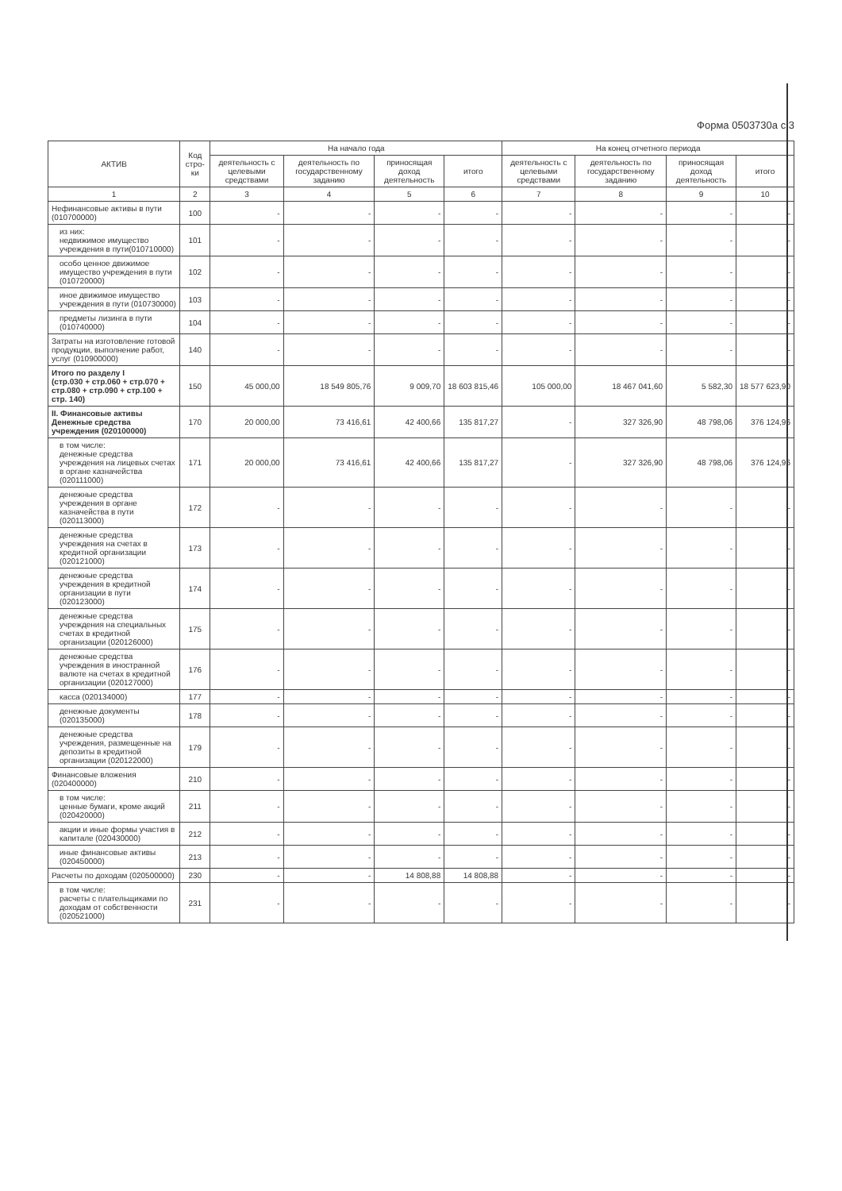Форма 0503730а с.3
| АКТИВ | Код стро-ки | На начало года | | | | На конец отчетного периода | | | |
| --- | --- | --- | --- | --- | --- | --- | --- | --- | --- |
| | | деятельность с целевыми средствами | деятельность по государственному заданию | приносящая доход деятельность | итого | деятельность с целевыми средствами | деятельность по государственному заданию | приносящая доход деятельность | итого |
| 1 | 2 | 3 | 4 | 5 | 6 | 7 | 8 | 9 | 10 |
| Нефинансовые активы в пути (010700000) | 100 | - | - | - | - | - | - | - | - |
| из них: недвижимое имущество учреждения в пути(010710000) | 101 | - | - | - | - | - | - | - | - |
| особо ценное движимое имущество учреждения в пути (010720000) | 102 | - | - | - | - | - | - | - | - |
| иное движимое имущество учреждения в пути (010730000) | 103 | - | - | - | - | - | - | - | - |
| предметы лизинга в пути (010740000) | 104 | - | - | - | - | - | - | - | - |
| Затраты на изготовление готовой продукции, выполнение работ, услуг (010900000) | 140 | - | - | - | - | - | - | - | - |
| Итого по разделу I (стр.030 + стр.060 + стр.070 + стр.080 + стр.090 + стр.100 + стр. 140) | 150 | 45 000,00 | 18 549 805,76 | 9 009,70 | 18 603 815,46 | 105 000,00 | 18 467 041,60 | 5 582,30 | 18 577 623,90 |
| II. Финансовые активы Денежные средства учреждения (020100000) | 170 | 20 000,00 | 73 416,61 | 42 400,66 | 135 817,27 | - | 327 326,90 | 48 798,06 | 376 124,96 |
| в том числе: денежные средства учреждения на лицевых счетах в органе казначейства (020111000) | 171 | 20 000,00 | 73 416,61 | 42 400,66 | 135 817,27 | - | 327 326,90 | 48 798,06 | 376 124,96 |
| денежные средства учреждения в органе казначейства в пути (020113000) | 172 | - | - | - | - | - | - | - | - |
| денежные средства учреждения на счетах в кредитной организации (020121000) | 173 | - | - | - | - | - | - | - | - |
| денежные средства учреждения в кредитной организации в пути (020123000) | 174 | - | - | - | - | - | - | - | - |
| денежные средства учреждения на специальных счетах в кредитной организации (020126000) | 175 | - | - | - | - | - | - | - | - |
| денежные средства учреждения в иностранной валюте на счетах в кредитной организации (020127000) | 176 | - | - | - | - | - | - | - | - |
| касса (020134000) | 177 | - | - | - | - | - | - | - | - |
| денежные документы (020135000) | 178 | - | - | - | - | - | - | - | - |
| денежные средства учреждения, размещенные на депозиты в кредитной организации (020122000) | 179 | - | - | - | - | - | - | - | - |
| Финансовые вложения (020400000) | 210 | - | - | - | - | - | - | - | - |
| в том числе: ценные бумаги, кроме акций (020420000) | 211 | - | - | - | - | - | - | - | - |
| акции и иные формы участия в капитале (020430000) | 212 | - | - | - | - | - | - | - | - |
| иные финансовые активы (020450000) | 213 | - | - | - | - | - | - | - | - |
| Расчеты по доходам (020500000) | 230 | - | - | 14 808,88 | 14 808,88 | - | - | - | - |
| в том числе: расчеты с плательщиками по доходам от собственности (020521000) | 231 | - | - | - | - | - | - | - | - |